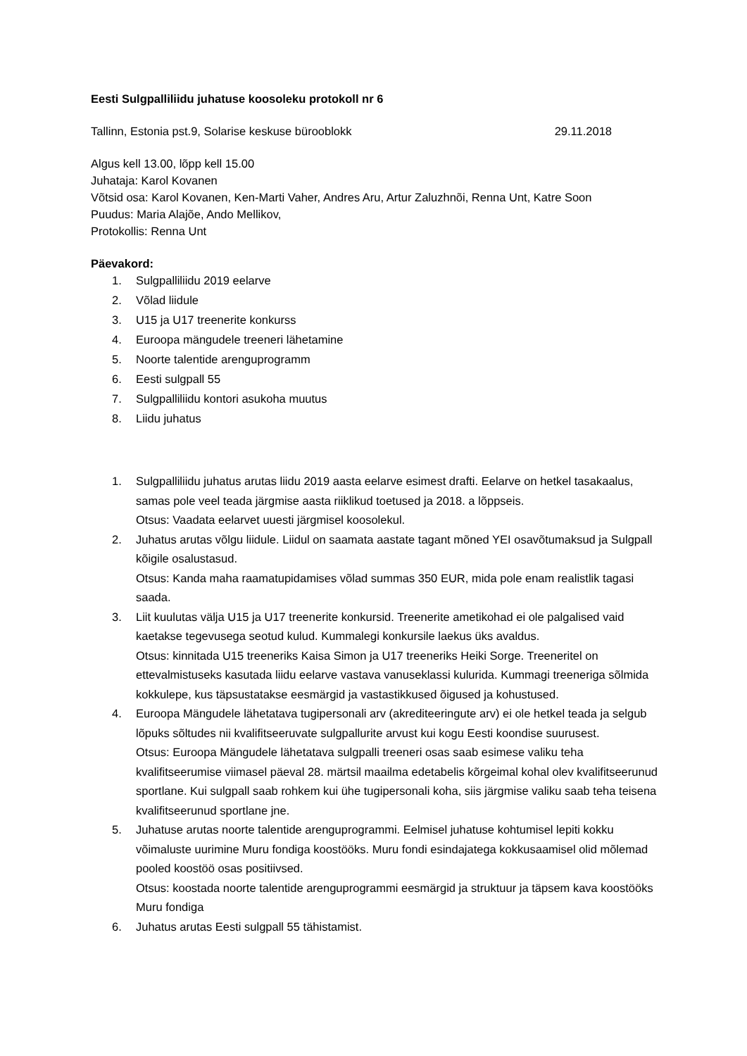Eesti Sulgpalliliidu juhatuse koosoleku protokoll nr 6
Tallinn, Estonia pst.9, Solarise keskuse bürooblokk 29.11.2018
Algus kell 13.00, lõpp kell 15.00
Juhataja: Karol Kovanen
Võtsid osa: Karol Kovanen, Ken-Marti Vaher, Andres Aru, Artur Zaluzhnõi, Renna Unt, Katre Soon
Puudus: Maria Alajõe, Ando Mellikov,
Protokollis: Renna Unt
Päevakord:
1. Sulgpalliliidu 2019 eelarve
2. Võlad liidule
3. U15 ja U17 treenerite konkurss
4. Euroopa mängudele treeneri lähetamine
5. Noorte talentide arenguprogramm
6. Eesti sulgpall 55
7. Sulgpalliliidu kontori asukoha muutus
8. Liidu juhatus
1. Sulgpalliliidu juhatus arutas liidu 2019 aasta eelarve esimest drafti. Eelarve on hetkel tasakaalus, samas pole veel teada järgmise aasta riiklikud toetused ja 2018. a lõppseis.
Otsus: Vaadata eelarvet uuesti järgmisel koosolekul.
2. Juhatus arutas võlgu liidule. Liidul on saamata aastate tagant mõned YEI osavõtumaksud ja Sulgpall kõigile osalustasud.
Otsus: Kanda maha raamatupidamises võlad summas 350 EUR, mida pole enam realistlik tagasi saada.
3. Liit kuulutas välja U15 ja U17 treenerite konkursid. Treenerite ametikohad ei ole palgalised vaid kaetakse tegevusega seotud kulud. Kummalegi konkursile laekus üks avaldus.
Otsus: kinnitada U15 treeneriks Kaisa Simon ja U17 treeneriks Heiki Sorge. Treeneritel on ettevalmistuseks kasutada liidu eelarve vastava vanuseklassi kulurida. Kummagi treeneriga sõlmida kokkulepe, kus täpsustatakse eesmärgid ja vastastikkused õigused ja kohustused.
4. Euroopa Mängudele lähetatava tugipersonali arv (akrediteeringute arv) ei ole hetkel teada ja selgub lõpuks sõltudes nii kvalifitseeruvate sulgpallurite arvust kui kogu Eesti koondise suurusest.
Otsus: Euroopa Mängudele lähetatava sulgpalli treeneri osas saab esimese valiku teha kvalifitseerumise viimasel päeval 28. märtsil maailma edetabelis kõrgeimal kohal olev kvalifitseerunud sportlane. Kui sulgpall saab rohkem kui ühe tugipersonali koha, siis järgmise valiku saab teha teisena kvalifitseerunud sportlane jne.
5. Juhatuse arutas noorte talentide arenguprogrammi. Eelmisel juhatuse kohtumisel lepiti kokku võimaluste uurimine Muru fondiga koostööks. Muru fondi esindajatega kokkusaamisel olid mõlemad pooled koostöö osas positiivsed.
Otsus: koostada noorte talentide arenguprogrammi eesmärgid ja struktuur ja täpsem kava koostööks Muru fondiga
6. Juhatus arutas Eesti sulgpall 55 tähistamist.